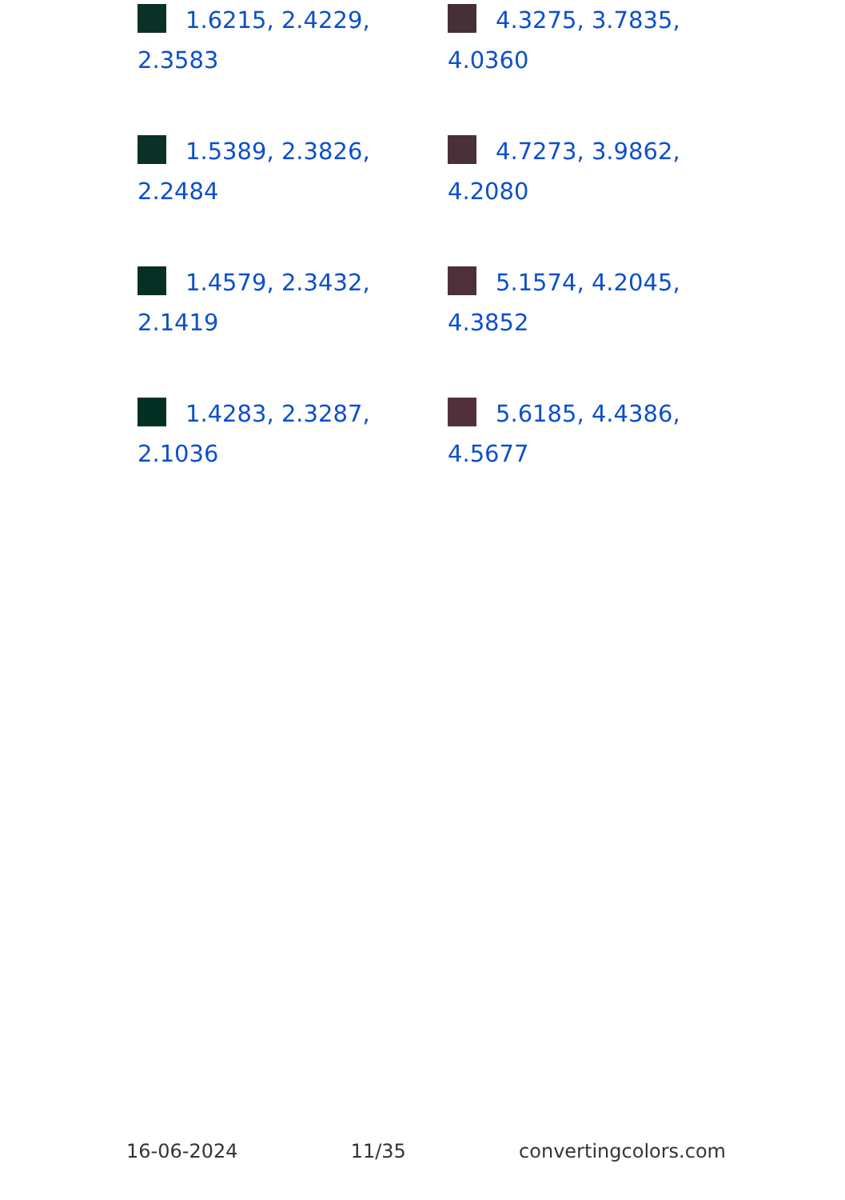1.6215, 2.4229, 2.3583
4.3275, 3.7835, 4.0360
1.5389, 2.3826, 2.2484
4.7273, 3.9862, 4.2080
1.4579, 2.3432, 2.1419
5.1574, 4.2045, 4.3852
1.4283, 2.3287, 2.1036
5.6185, 4.4386, 4.5677
16-06-2024 11/35 convertingcolors.com